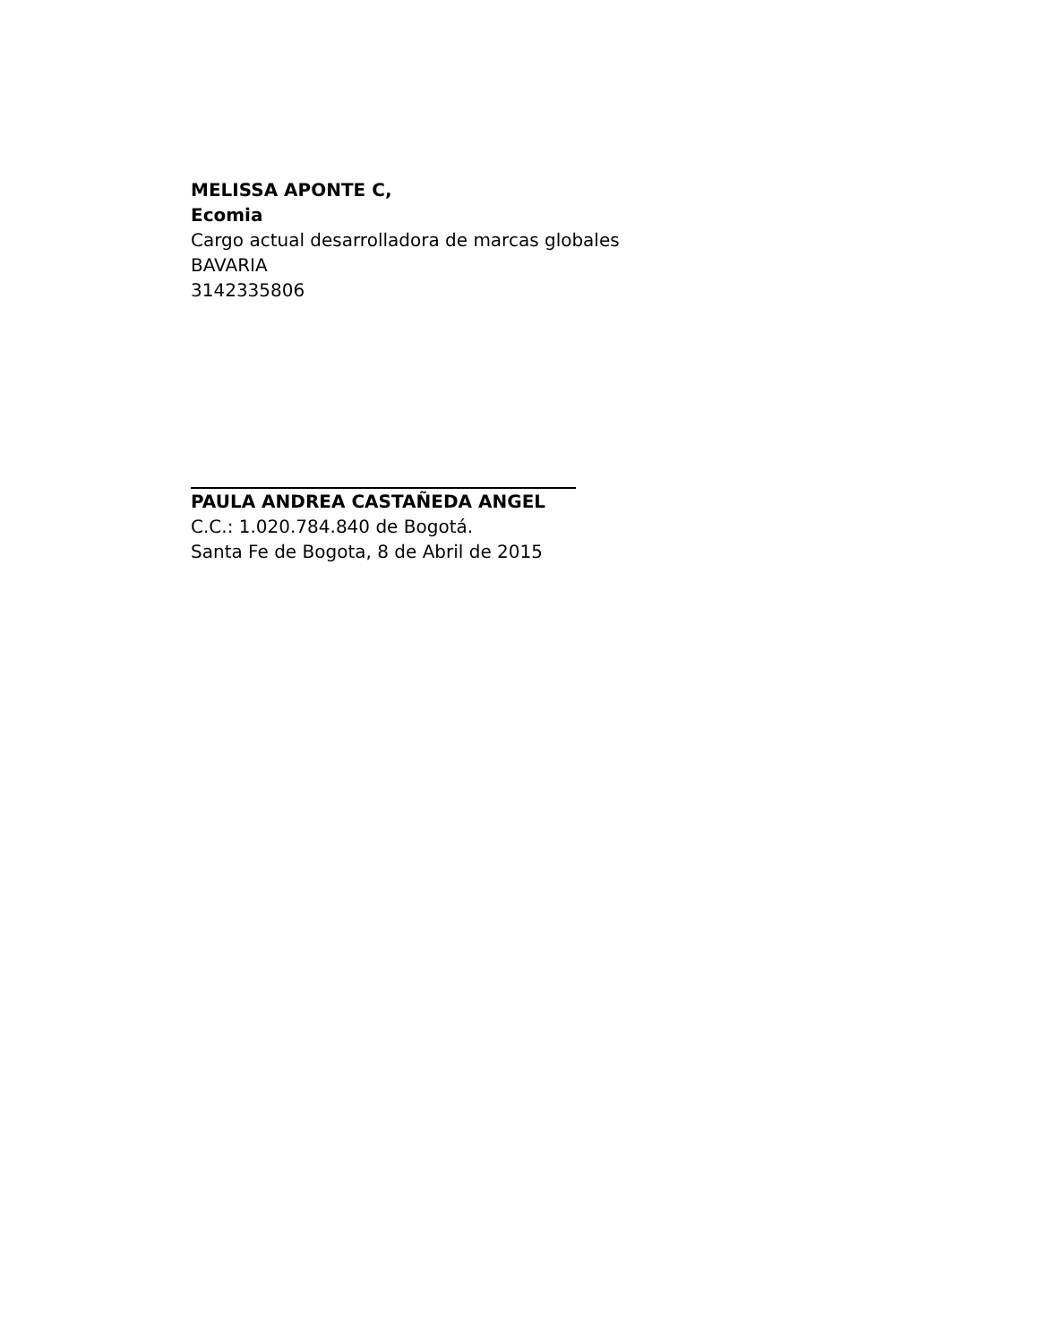MELISSA APONTE C,
Ecomia
Cargo actual desarrolladora de marcas globales
BAVARIA
3142335806
PAULA ANDREA CASTAÑEDA ANGEL
C.C.: 1.020.784.840 de Bogotá.
Santa Fe de Bogota, 8 de Abril de 2015